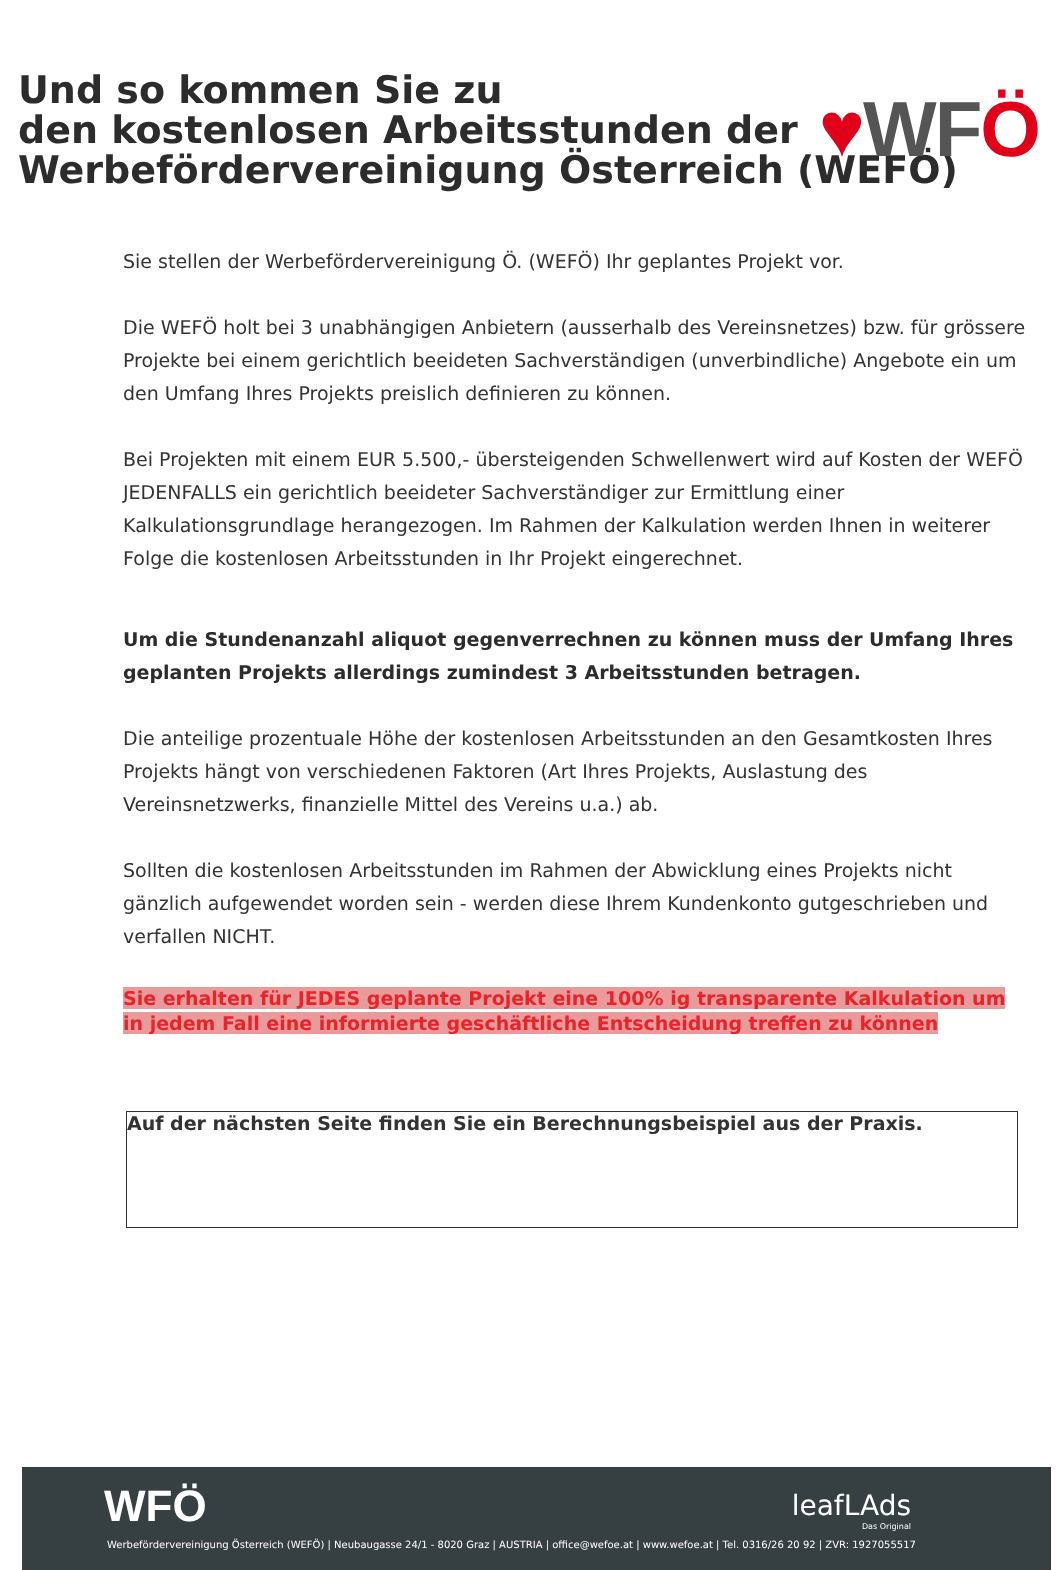♥WFÖ
Und so kommen Sie zu
den kostenlosen Arbeitsstunden der
Werbefördervereinigung Österreich (WEFÖ)
Sie stellen der Werbefördervereinigung Ö. (WEFÖ) Ihr geplantes Projekt vor.
Die WEFÖ holt bei 3 unabhängigen Anbietern (ausserhalb des Vereinsnetzes) bzw. für grössere Projekte bei einem gerichtlich beeideten Sachverständigen (unverbindliche) Angebote ein um den Umfang Ihres Projekts preislich definieren zu können.
Bei Projekten mit einem EUR 5.500,- übersteigenden Schwellenwert wird auf Kosten der WEFÖ JEDENFALLS ein gerichtlich beeideter Sachverständiger zur Ermittlung einer Kalkulationsgrundlage herangezogen. Im Rahmen der Kalkulation werden Ihnen in weiterer Folge die kostenlosen Arbeitsstunden in Ihr Projekt eingerechnet.
Um die Stundenanzahl aliquot gegenverrechnen zu können muss der Umfang Ihres geplanten Projekts allerdings zumindest 3 Arbeitsstunden betragen.
Die anteilige prozentuale Höhe der kostenlosen Arbeitsstunden an den Gesamtkosten Ihres Projekts hängt von verschiedenen Faktoren (Art Ihres Projekts, Auslastung des Vereinsnetzwerks, finanzielle Mittel des Vereins u.a.) ab.
Sollten die kostenlosen Arbeitsstunden im Rahmen der Abwicklung eines Projekts nicht gänzlich aufgewendet worden sein - werden diese Ihrem Kundenkonto gutgeschrieben und verfallen NICHT.
Sie erhalten für JEDES geplante Projekt eine 100% ig transparente Kalkulation um
in jedem Fall eine informierte geschäftliche Entscheidung treffen zu können
Auf der nächsten Seite finden Sie ein Berechnungsbeispiel aus der Praxis.
WFÖ leafLAds
Das Original
Werbefördervereinigung Österreich (WEFÖ) | Neubaugasse 24/1 - 8020 Graz | AUSTRIA | office@wefoe.at | www.wefoe.at | Tel. 0316/26 20 92 | ZVR: 1927055517